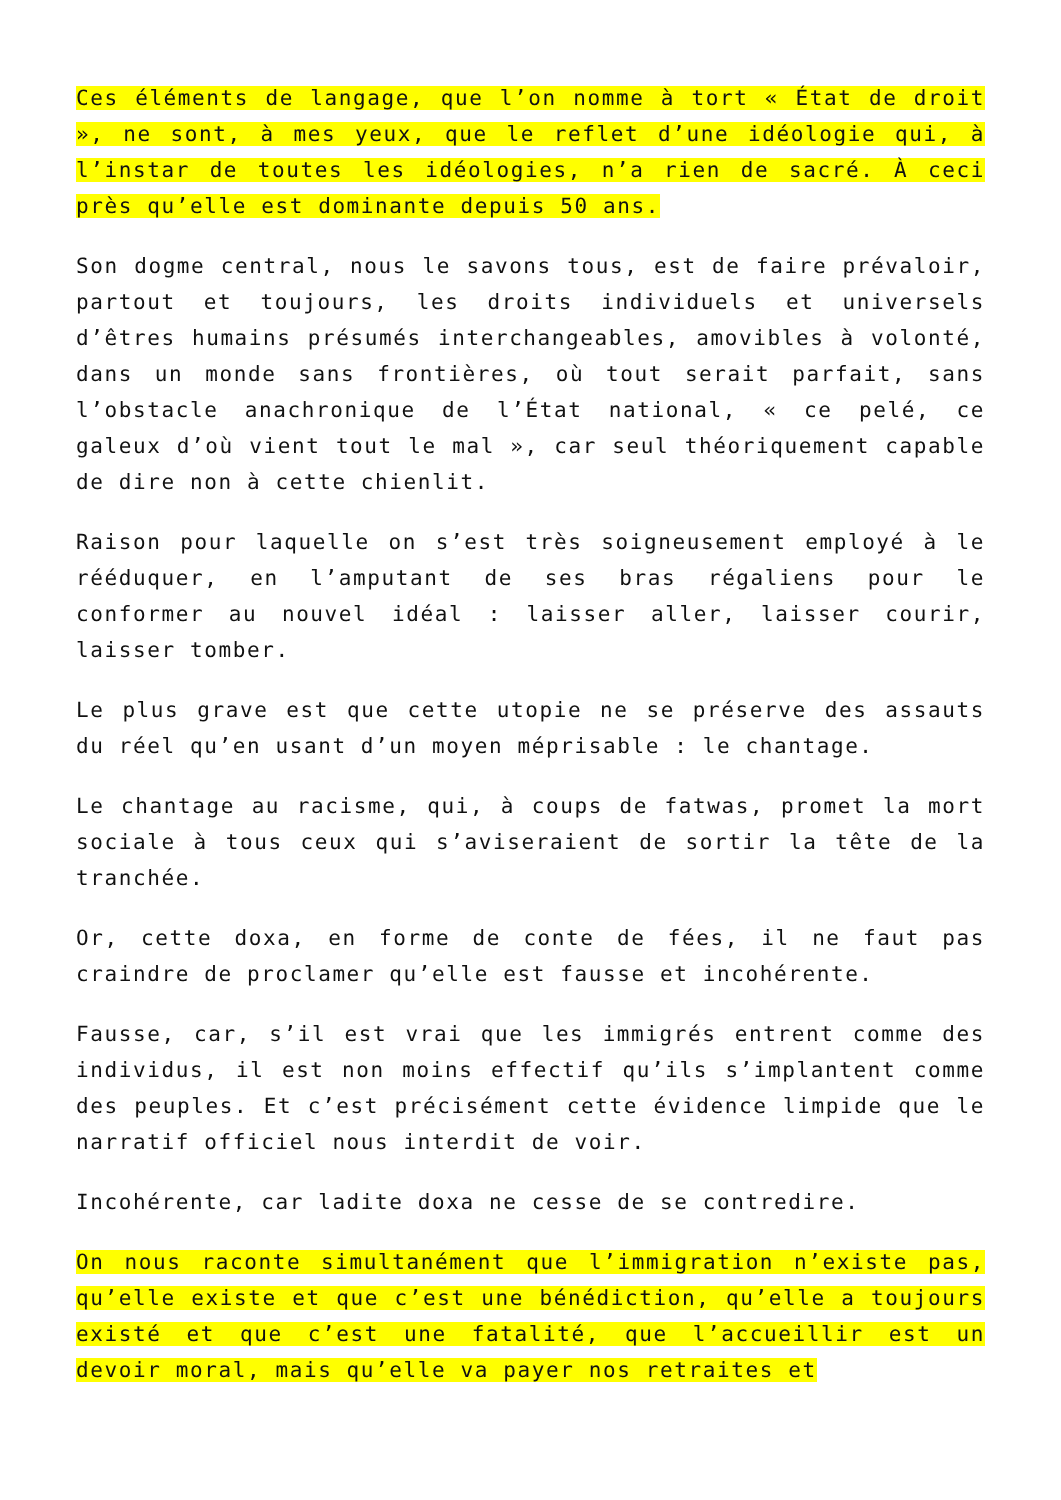Ces éléments de langage, que l’on nomme à tort « État de droit », ne sont, à mes yeux, que le reflet d’une idéologie qui, à l’instar de toutes les idéologies, n’a rien de sacré. À ceci près qu’elle est dominante depuis 50 ans.
Son dogme central, nous le savons tous, est de faire prévaloir, partout et toujours, les droits individuels et universels d’êtres humains présumés interchangeables, amovibles à volonté, dans un monde sans frontières, où tout serait parfait, sans l’obstacle anachronique de l’État national, « ce pelé, ce galeux d’où vient tout le mal », car seul théoriquement capable de dire non à cette chienlit.
Raison pour laquelle on s’est très soigneusement employé à le rééduquer, en l’amputant de ses bras régaliens pour le conformer au nouvel idéal : laisser aller, laisser courir, laisser tomber.
Le plus grave est que cette utopie ne se préserve des assauts du réel qu’en usant d’un moyen méprisable : le chantage.
Le chantage au racisme, qui, à coups de fatwas, promet la mort sociale à tous ceux qui s’aviseraient de sortir la tête de la tranchée.
Or, cette doxa, en forme de conte de fées, il ne faut pas craindre de proclamer qu’elle est fausse et incohérente.
Fausse, car, s’il est vrai que les immigrés entrent comme des individus, il est non moins effectif qu’ils s’implantent comme des peuples. Et c’est précisément cette évidence limpide que le narratif officiel nous interdit de voir.
Incohérente, car ladite doxa ne cesse de se contredire.
On nous raconte simultanément que l’immigration n’existe pas, qu’elle existe et que c’est une bénédiction, qu’elle a toujours existé et que c’est une fatalité, que l’accueillir est un devoir moral, mais qu’elle va payer nos retraites et